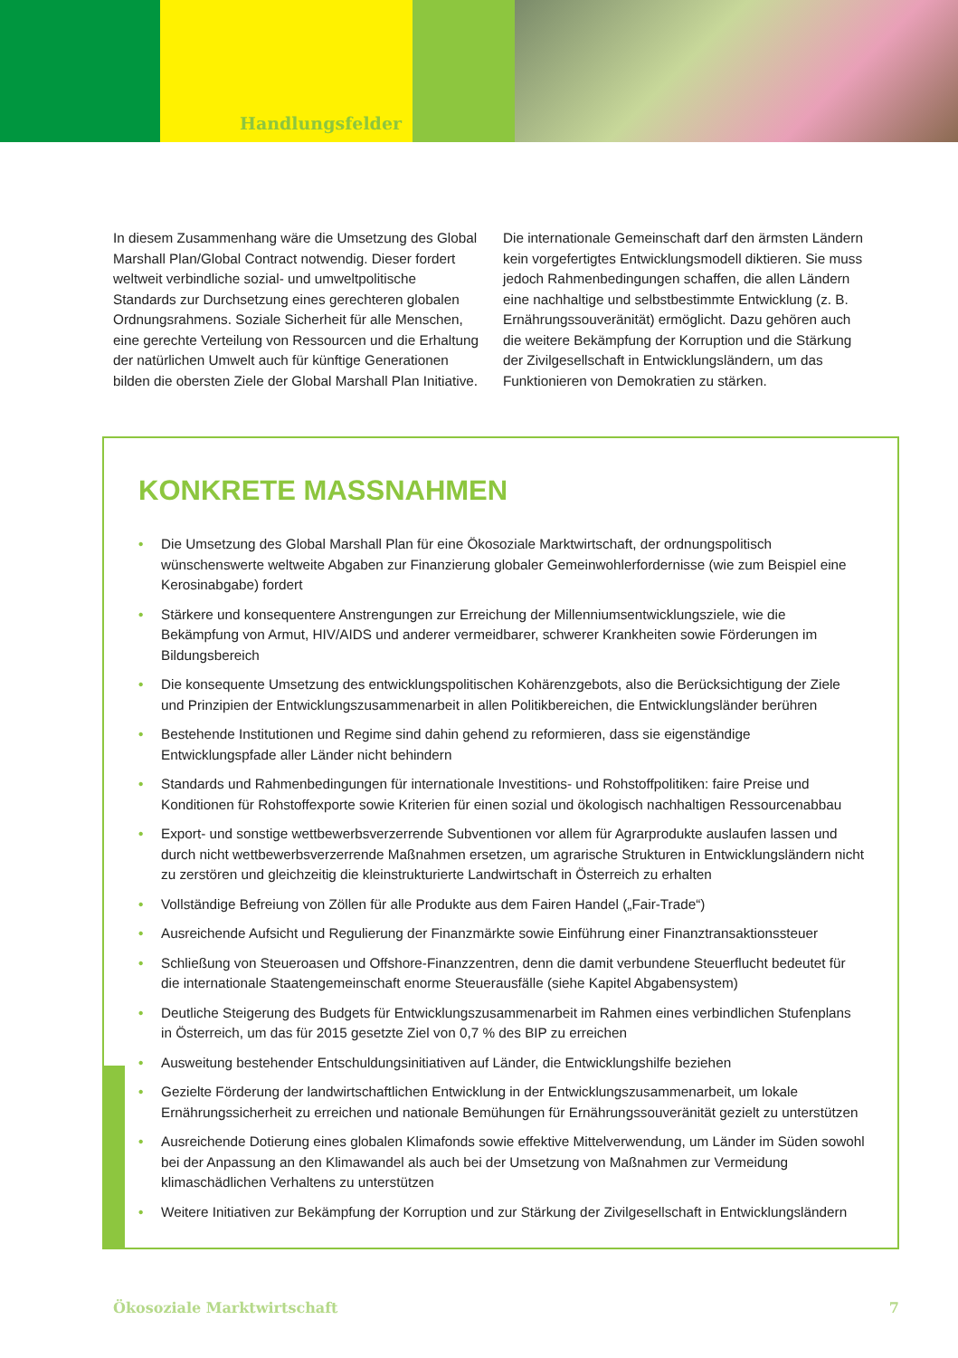Handlungsfelder
In diesem Zusammenhang wäre die Umsetzung des Global Marshall Plan/Global Contract notwendig. Dieser fordert weltweit verbindliche sozial- und umweltpolitische Standards zur Durchsetzung eines gerechteren globalen Ordnungsrahmens. Soziale Sicherheit für alle Menschen, eine gerechte Verteilung von Ressourcen und die Erhaltung der natürlichen Umwelt auch für künftige Generationen bilden die obersten Ziele der Global Marshall Plan Initiative.
Die internationale Gemeinschaft darf den ärmsten Ländern kein vorgefertigtes Entwicklungsmodell diktieren. Sie muss jedoch Rahmenbedingungen schaffen, die allen Ländern eine nachhaltige und selbstbestimmte Entwicklung (z. B. Ernährungssouveränität) ermöglicht. Dazu gehören auch die weitere Bekämpfung der Korruption und die Stärkung der Zivilgesellschaft in Entwicklungsländern, um das Funktionieren von Demokratien zu stärken.
KONKRETE MASSNAHMEN
• Die Umsetzung des Global Marshall Plan für eine Ökosoziale Marktwirtschaft, der ordnungspolitisch wünschenswerte weltweite Abgaben zur Finanzierung globaler Gemeinwohlerfordernisse (wie zum Beispiel eine Kerosinabgabe) fordert
• Stärkere und konsequentere Anstrengungen zur Erreichung der Millenniumsentwicklungsziele, wie die Bekämpfung von Armut, HIV/AIDS und anderer vermeidbarer, schwerer Krankheiten sowie Förderungen im Bildungsbereich
• Die konsequente Umsetzung des entwicklungspolitischen Kohärenzgebots, also die Berücksichtigung der Ziele und Prinzipien der Entwicklungszusammenarbeit in allen Politikbereichen, die Entwicklungsländer berühren
• Bestehende Institutionen und Regime sind dahin gehend zu reformieren, dass sie eigenständige Entwicklungspfade aller Länder nicht behindern
• Standards und Rahmenbedingungen für internationale Investitions- und Rohstoffpolitiken: faire Preise und Konditionen für Rohstoffexporte sowie Kriterien für einen sozial und ökologisch nachhaltigen Ressourcenabbau
• Export- und sonstige wettbewerbsverzerrende Subventionen vor allem für Agrarprodukte auslaufen lassen und durch nicht wettbewerbsverzerrende Maßnahmen ersetzen, um agrarische Strukturen in Entwicklungsländern nicht zu zerstören und gleichzeitig die kleinstrukturierte Landwirtschaft in Österreich zu erhalten
• Vollständige Befreiung von Zöllen für alle Produkte aus dem Fairen Handel („Fair-Trade“)
• Ausreichende Aufsicht und Regulierung der Finanzmärkte sowie Einführung einer Finanztransaktionssteuer
• Schließung von Steueroasen und Offshore-Finanzzentren, denn die damit verbundene Steuerflucht bedeutet für die internationale Staatengemeinschaft enorme Steuerausfälle (siehe Kapitel Abgabensystem)
• Deutliche Steigerung des Budgets für Entwicklungszusammenarbeit im Rahmen eines verbindlichen Stufenplans in Österreich, um das für 2015 gesetzte Ziel von 0,7 % des BIP zu erreichen
• Ausweitung bestehender Entschuldungsinitiativen auf Länder, die Entwicklungshilfe beziehen
• Gezielte Förderung der landwirtschaftlichen Entwicklung in der Entwicklungszusammenarbeit, um lokale Ernährungssicherheit zu erreichen und nationale Bemühungen für Ernährungssouveränität gezielt zu unterstützen
• Ausreichende Dotierung eines globalen Klimafonds sowie effektive Mittelverwendung, um Länder im Süden sowohl bei der Anpassung an den Klimawandel als auch bei der Umsetzung von Maßnahmen zur Vermeidung klimaschädlichen Verhaltens zu unterstützen
• Weitere Initiativen zur Bekämpfung der Korruption und zur Stärkung der Zivilgesellschaft in Entwicklungsländern
Ökosoziale Marktwirtschaft 7